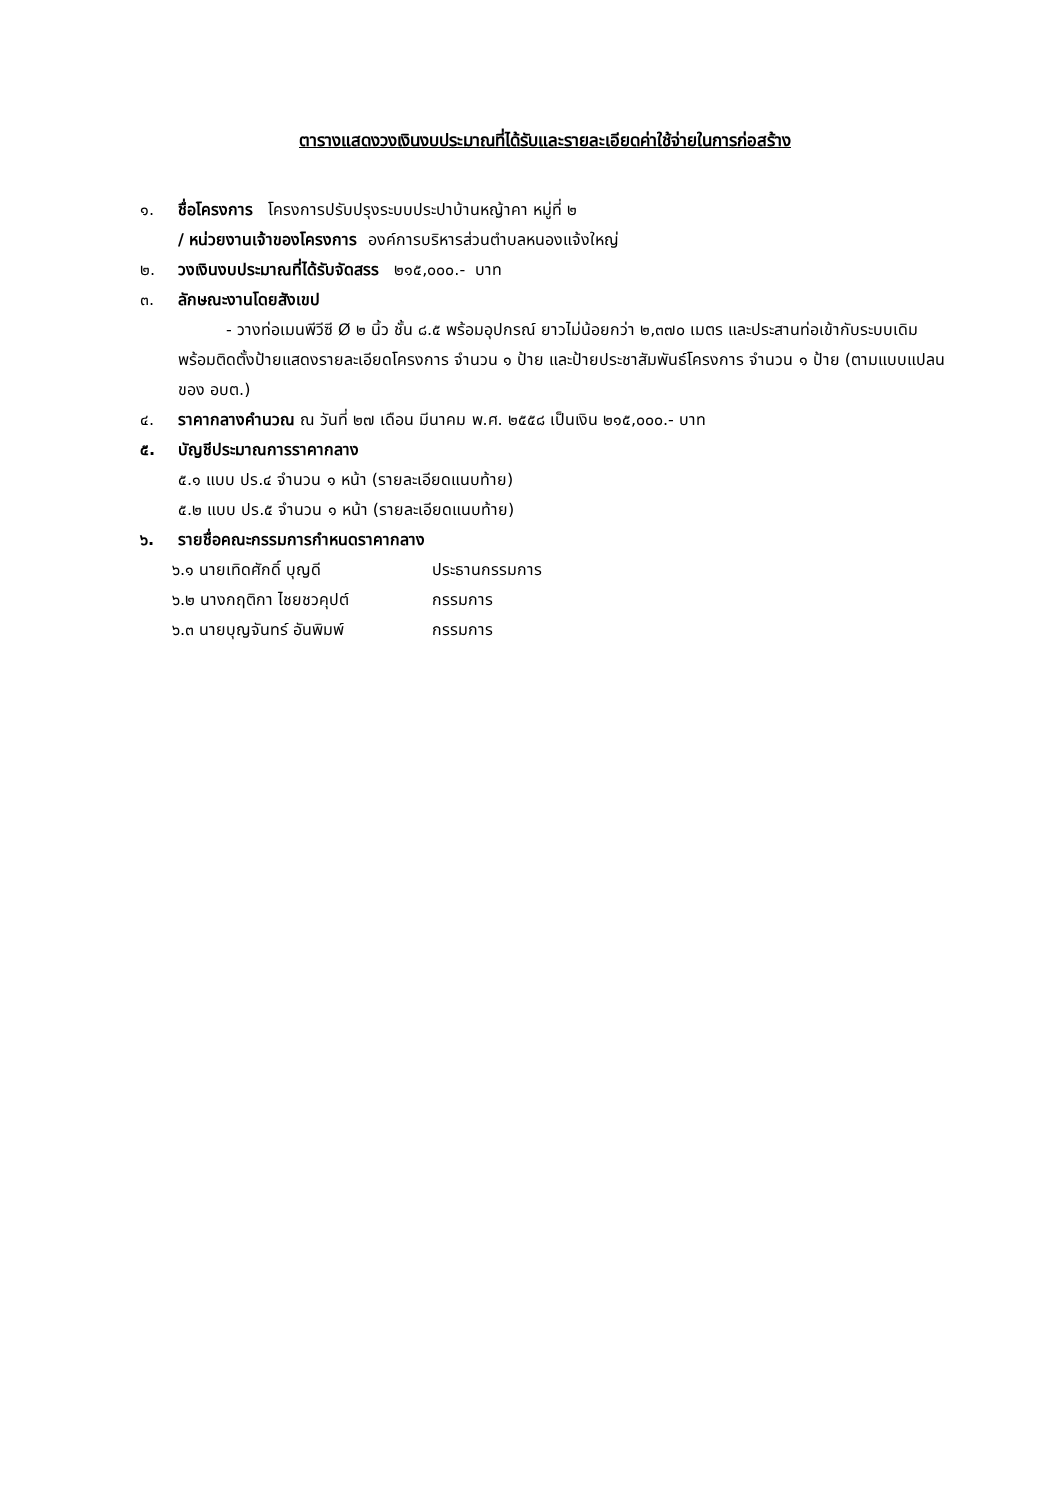ตารางแสดงวงเงินงบประมาณที่ได้รับและรายละเอียดค่าใช้จ่ายในการก่อสร้าง
๑. ชื่อโครงการ โครงการปรับปรุงระบบประปาบ้านหญ้าคา หมู่ที่ ๒
/ หน่วยงานเจ้าของโครงการ องค์การบริหารส่วนตำบลหนองแจ้งใหญ่
๒. วงเงินงบประมาณที่ได้รับจัดสรร ๒๑๕,๐๐๐.- บาท
๓. ลักษณะงานโดยสังเขป
- วางท่อเมนพีวีซี Ø ๒ นิ้ว ชั้น ๘.๕ พร้อมอุปกรณ์ ยาวไม่น้อยกว่า ๒,๓๗๐ เมตร และประสานท่อเข้ากับระบบเดิม พร้อมติดตั้งป้ายแสดงรายละเอียดโครงการ จำนวน ๑ ป้าย และป้ายประชาสัมพันธ์โครงการ จำนวน ๑ ป้าย (ตามแบบแปลนของ อบต.)
๔. ราคากลางคำนวณ ณ วันที่ ๒๗ เดือน มีนาคม พ.ศ. ๒๕๕๘ เป็นเงิน ๒๑๕,๐๐๐.- บาท
๕. บัญชีประมาณการราคากลาง
๕.๑ แบบ ปร.๔ จำนวน ๑ หน้า (รายละเอียดแนบท้าย)
๕.๒ แบบ ปร.๕ จำนวน ๑ หน้า (รายละเอียดแนบท้าย)
๖. รายชื่อคณะกรรมการกำหนดราคากลาง
๖.๑ นายเทิดศักดิ์ บุญดี ประธานกรรมการ
๖.๒ นางกฤติกา ไชยชวคุปต์ กรรมการ
๖.๓ นายบุญจันทร์ อันพิมพ์ กรรมการ